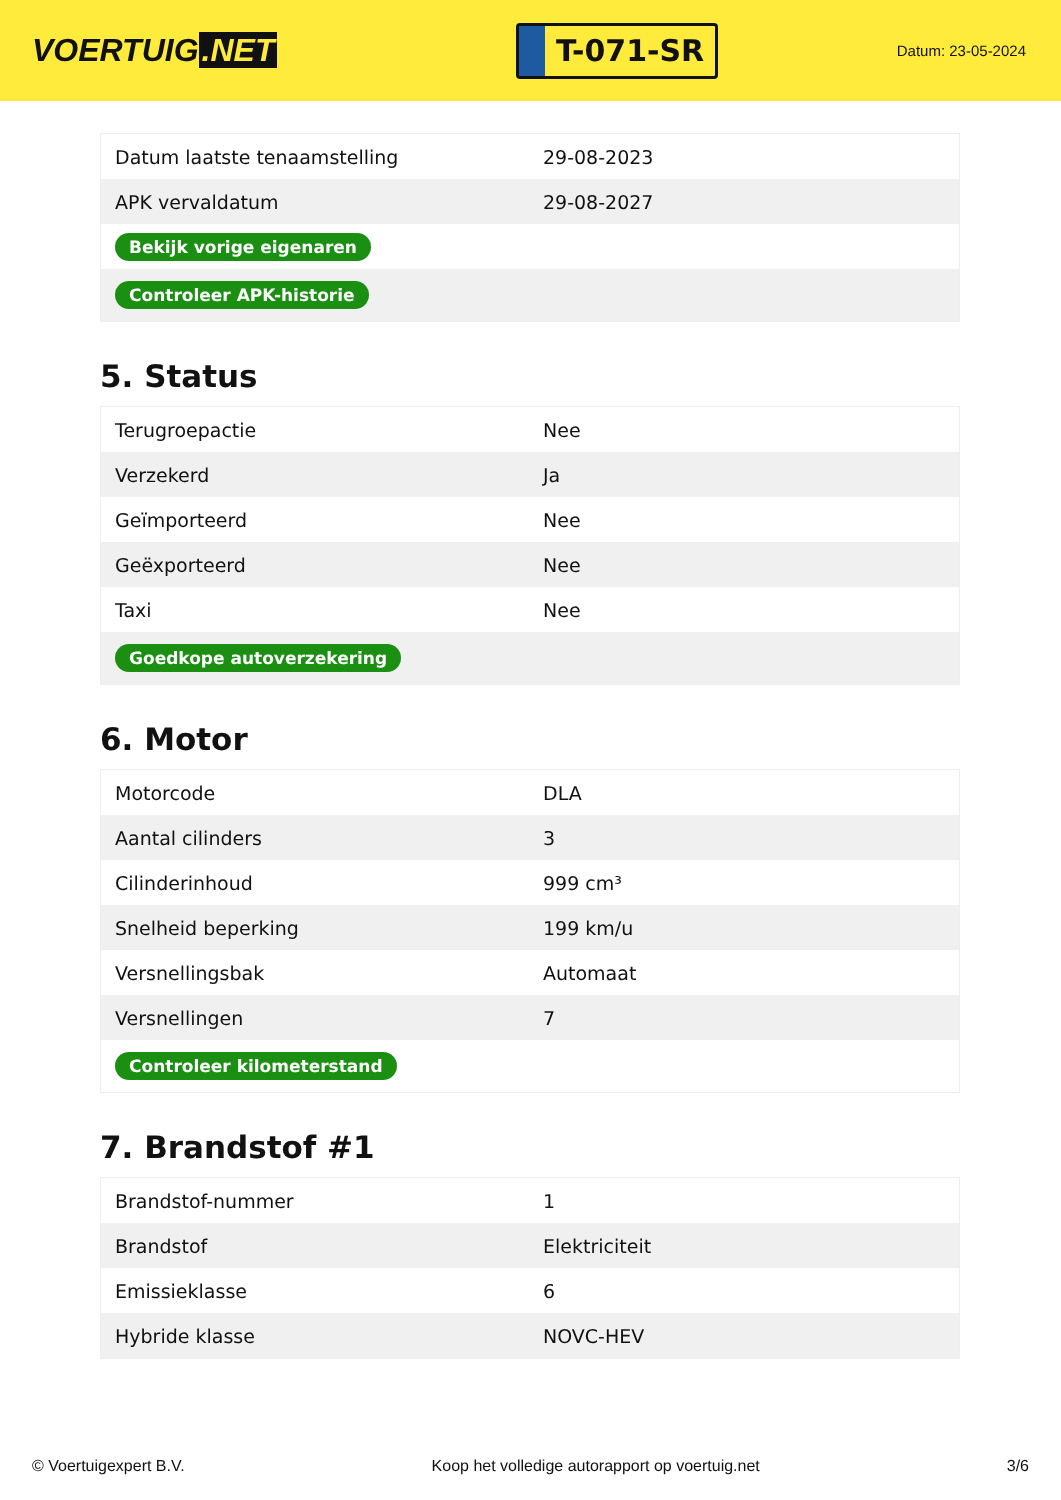VOERTUIG.NET
T-071-SR
Datum: 23-05-2024
| Datum laatste tenaamstelling | 29-08-2023 |
| APK vervaldatum | 29-08-2027 |
| Bekijk vorige eigenaren | |
| Controleer APK-historie | |
5. Status
| Terugroepactie | Nee |
| Verzekerd | Ja |
| Geïmporteerd | Nee |
| Geëxporteerd | Nee |
| Taxi | Nee |
| Goedkope autoverzekering | |
6. Motor
| Motorcode | DLA |
| Aantal cilinders | 3 |
| Cilinderinhoud | 999 cm³ |
| Snelheid beperking | 199 km/u |
| Versnellingsbak | Automaat |
| Versnellingen | 7 |
| Controleer kilometerstand | |
7. Brandstof #1
| Brandstof-nummer | 1 |
| Brandstof | Elektriciteit |
| Emissieklasse | 6 |
| Hybride klasse | NOVC-HEV |
© Voertuigexpert B.V. Koop het volledige autorapport op voertuig.net 3/6